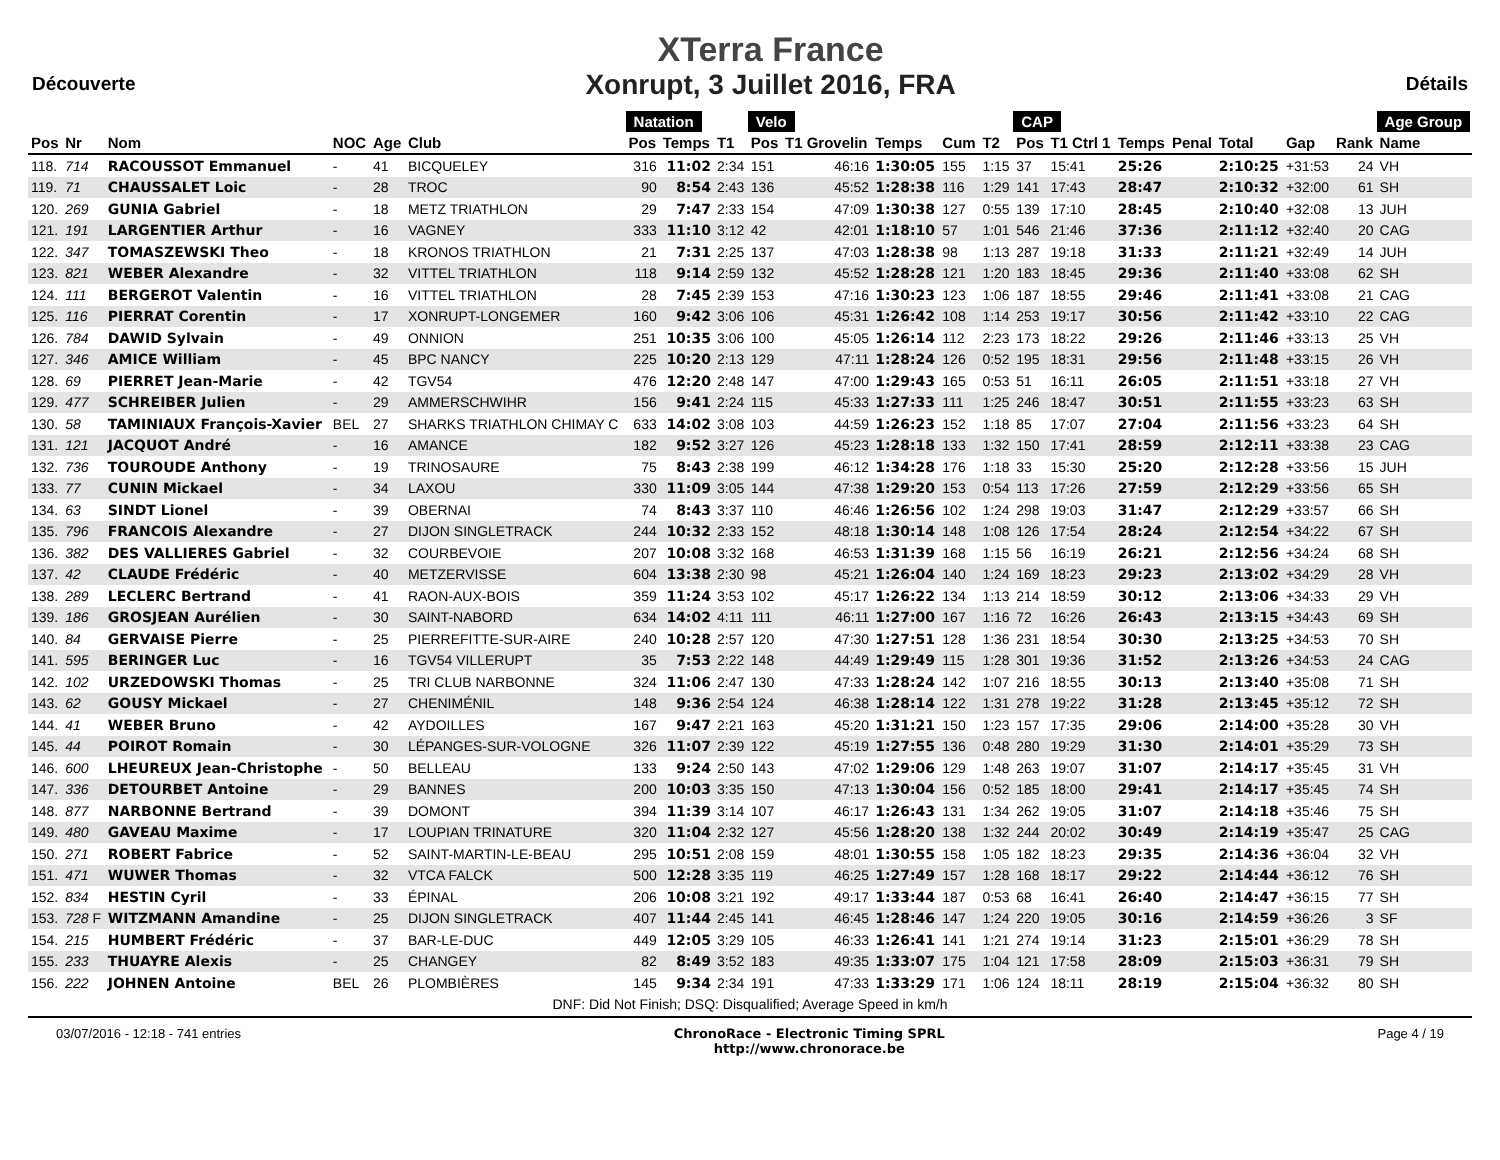Découverte
XTerra France
Xonrupt, 3 Juillet 2016, FRA
Détails
| | | | | | | Natation | | | Velo | | | | | CAP | | | | | | | Age Group |
| --- | --- | --- | --- | --- | --- | --- | --- | --- | --- | --- | --- | --- | --- | --- | --- | --- | --- | --- | --- | --- | --- |
| Pos | Nr | Nom | NOC | Age | Club | Pos | Temps | T1 | Pos | T1 Grovelin | Temps | Cum | T2 | Pos | T1 Ctrl 1 | Temps | Penal | Total | Gap | Rank | Name |
| 118. | 714 | RACOUSSOT Emmanuel | - | 41 | BICQUELEY | 316 | 11:02 | 2:34 | 151 | 46:16 | 1:30:05 | 155 | 1:15 | 37 | 15:41 | 25:26 | | 2:10:25 | +31:53 | 24 | VH |
| 119. | 71 | CHAUSSALET Loic | - | 28 | TROC | 90 | 8:54 | 2:43 | 136 | 45:52 | 1:28:38 | 116 | 1:29 | 141 | 17:43 | 28:47 | | 2:10:32 | +32:00 | 61 | SH |
| 120. | 269 | GUNIA Gabriel | - | 18 | METZ TRIATHLON | 29 | 7:47 | 2:33 | 154 | 47:09 | 1:30:38 | 127 | 0:55 | 139 | 17:10 | 28:45 | | 2:10:40 | +32:08 | 13 | JUH |
| 121. | 191 | LARGENTIER Arthur | - | 16 | VAGNEY | 333 | 11:10 | 3:12 | 42 | 42:01 | 1:18:10 | 57 | 1:01 | 546 | 21:46 | 37:36 | | 2:11:12 | +32:40 | 20 | CAG |
| 122. | 347 | TOMASZEWSKI Theo | - | 18 | KRONOS TRIATHLON | 21 | 7:31 | 2:25 | 137 | 47:03 | 1:28:38 | 98 | 1:13 | 287 | 19:18 | 31:33 | | 2:11:21 | +32:49 | 14 | JUH |
| 123. | 821 | WEBER Alexandre | - | 32 | VITTEL TRIATHLON | 118 | 9:14 | 2:59 | 132 | 45:52 | 1:28:28 | 121 | 1:20 | 183 | 18:45 | 29:36 | | 2:11:40 | +33:08 | 62 | SH |
| 124. | 111 | BERGEROT Valentin | - | 16 | VITTEL TRIATHLON | 28 | 7:45 | 2:39 | 153 | 47:16 | 1:30:23 | 123 | 1:06 | 187 | 18:55 | 29:46 | | 2:11:41 | +33:08 | 21 | CAG |
| 125. | 116 | PIERRAT Corentin | - | 17 | XONRUPT-LONGEMER | 160 | 9:42 | 3:06 | 106 | 45:31 | 1:26:42 | 108 | 1:14 | 253 | 19:17 | 30:56 | | 2:11:42 | +33:10 | 22 | CAG |
| 126. | 784 | DAWID Sylvain | - | 49 | ONNION | 251 | 10:35 | 3:06 | 100 | 45:05 | 1:26:14 | 112 | 2:23 | 173 | 18:22 | 29:26 | | 2:11:46 | +33:13 | 25 | VH |
| 127. | 346 | AMICE William | - | 45 | BPC NANCY | 225 | 10:20 | 2:13 | 129 | 47:11 | 1:28:24 | 126 | 0:52 | 195 | 18:31 | 29:56 | | 2:11:48 | +33:15 | 26 | VH |
| 128. | 69 | PIERRET Jean-Marie | - | 42 | TGV54 | 476 | 12:20 | 2:48 | 147 | 47:00 | 1:29:43 | 165 | 0:53 | 51 | 16:11 | 26:05 | | 2:11:51 | +33:18 | 27 | VH |
| 129. | 477 | SCHREIBER Julien | - | 29 | AMMERSCHWIHR | 156 | 9:41 | 2:24 | 115 | 45:33 | 1:27:33 | 111 | 1:25 | 246 | 18:47 | 30:51 | | 2:11:55 | +33:23 | 63 | SH |
| 130. | 58 | TAMINIAUX François-Xavier | BEL | 27 | SHARKS TRIATHLON CHIMAY C | 633 | 14:02 | 3:08 | 103 | 44:59 | 1:26:23 | 152 | 1:18 | 85 | 17:07 | 27:04 | | 2:11:56 | +33:23 | 64 | SH |
| 131. | 121 | JACQUOT André | - | 16 | AMANCE | 182 | 9:52 | 3:27 | 126 | 45:23 | 1:28:18 | 133 | 1:32 | 150 | 17:41 | 28:59 | | 2:12:11 | +33:38 | 23 | CAG |
| 132. | 736 | TOUROUDE Anthony | - | 19 | TRINOSAURE | 75 | 8:43 | 2:38 | 199 | 46:12 | 1:34:28 | 176 | 1:18 | 33 | 15:30 | 25:20 | | 2:12:28 | +33:56 | 15 | JUH |
| 133. | 77 | CUNIN Mickael | - | 34 | LAXOU | 330 | 11:09 | 3:05 | 144 | 47:38 | 1:29:20 | 153 | 0:54 | 113 | 17:26 | 27:59 | | 2:12:29 | +33:56 | 65 | SH |
| 134. | 63 | SINDT Lionel | - | 39 | OBERNAI | 74 | 8:43 | 3:37 | 110 | 46:46 | 1:26:56 | 102 | 1:24 | 298 | 19:03 | 31:47 | | 2:12:29 | +33:57 | 66 | SH |
| 135. | 796 | FRANCOIS Alexandre | - | 27 | DIJON SINGLETRACK | 244 | 10:32 | 2:33 | 152 | 48:18 | 1:30:14 | 148 | 1:08 | 126 | 17:54 | 28:24 | | 2:12:54 | +34:22 | 67 | SH |
| 136. | 382 | DES VALLIERES Gabriel | - | 32 | COURBEVOIE | 207 | 10:08 | 3:32 | 168 | 46:53 | 1:31:39 | 168 | 1:15 | 56 | 16:19 | 26:21 | | 2:12:56 | +34:24 | 68 | SH |
| 137. | 42 | CLAUDE Frédéric | - | 40 | METZERVISSE | 604 | 13:38 | 2:30 | 98 | 45:21 | 1:26:04 | 140 | 1:24 | 169 | 18:23 | 29:23 | | 2:13:02 | +34:29 | 28 | VH |
| 138. | 289 | LECLERC Bertrand | - | 41 | RAON-AUX-BOIS | 359 | 11:24 | 3:53 | 102 | 45:17 | 1:26:22 | 134 | 1:13 | 214 | 18:59 | 30:12 | | 2:13:06 | +34:33 | 29 | VH |
| 139. | 186 | GROSJEAN Aurélien | - | 30 | SAINT-NABORD | 634 | 14:02 | 4:11 | 111 | 46:11 | 1:27:00 | 167 | 1:16 | 72 | 16:26 | 26:43 | | 2:13:15 | +34:43 | 69 | SH |
| 140. | 84 | GERVAISE Pierre | - | 25 | PIERREFITTE-SUR-AIRE | 240 | 10:28 | 2:57 | 120 | 47:30 | 1:27:51 | 128 | 1:36 | 231 | 18:54 | 30:30 | | 2:13:25 | +34:53 | 70 | SH |
| 141. | 595 | BERINGER Luc | - | 16 | TGV54 VILLERUPT | 35 | 7:53 | 2:22 | 148 | 44:49 | 1:29:49 | 115 | 1:28 | 301 | 19:36 | 31:52 | | 2:13:26 | +34:53 | 24 | CAG |
| 142. | 102 | URZEDOWSKI Thomas | - | 25 | TRI CLUB NARBONNE | 324 | 11:06 | 2:47 | 130 | 47:33 | 1:28:24 | 142 | 1:07 | 216 | 18:55 | 30:13 | | 2:13:40 | +35:08 | 71 | SH |
| 143. | 62 | GOUSY Mickael | - | 27 | CHENIMÉNIL | 148 | 9:36 | 2:54 | 124 | 46:38 | 1:28:14 | 122 | 1:31 | 278 | 19:22 | 31:28 | | 2:13:45 | +35:12 | 72 | SH |
| 144. | 41 | WEBER Bruno | - | 42 | AYDOILLES | 167 | 9:47 | 2:21 | 163 | 45:20 | 1:31:21 | 150 | 1:23 | 157 | 17:35 | 29:06 | | 2:14:00 | +35:28 | 30 | VH |
| 145. | 44 | POIROT Romain | - | 30 | LÉPANGES-SUR-VOLOGNE | 326 | 11:07 | 2:39 | 122 | 45:19 | 1:27:55 | 136 | 0:48 | 280 | 19:29 | 31:30 | | 2:14:01 | +35:29 | 73 | SH |
| 146. | 600 | LHEUREUX Jean-Christophe | - | 50 | BELLEAU | 133 | 9:24 | 2:50 | 143 | 47:02 | 1:29:06 | 129 | 1:48 | 263 | 19:07 | 31:07 | | 2:14:17 | +35:45 | 31 | VH |
| 147. | 336 | DETOURBET Antoine | - | 29 | BANNES | 200 | 10:03 | 3:35 | 150 | 47:13 | 1:30:04 | 156 | 0:52 | 185 | 18:00 | 29:41 | | 2:14:17 | +35:45 | 74 | SH |
| 148. | 877 | NARBONNE Bertrand | - | 39 | DOMONT | 394 | 11:39 | 3:14 | 107 | 46:17 | 1:26:43 | 131 | 1:34 | 262 | 19:05 | 31:07 | | 2:14:18 | +35:46 | 75 | SH |
| 149. | 480 | GAVEAU Maxime | - | 17 | LOUPIAN TRINATURE | 320 | 11:04 | 2:32 | 127 | 45:56 | 1:28:20 | 138 | 1:32 | 244 | 20:02 | 30:49 | | 2:14:19 | +35:47 | 25 | CAG |
| 150. | 271 | ROBERT Fabrice | - | 52 | SAINT-MARTIN-LE-BEAU | 295 | 10:51 | 2:08 | 159 | 48:01 | 1:30:55 | 158 | 1:05 | 182 | 18:23 | 29:35 | | 2:14:36 | +36:04 | 32 | VH |
| 151. | 471 | WUWER Thomas | - | 32 | VTCA FALCK | 500 | 12:28 | 3:35 | 119 | 46:25 | 1:27:49 | 157 | 1:28 | 168 | 18:17 | 29:22 | | 2:14:44 | +36:12 | 76 | SH |
| 152. | 834 | HESTIN Cyril | - | 33 | ÉPINAL | 206 | 10:08 | 3:21 | 192 | 49:17 | 1:33:44 | 187 | 0:53 | 68 | 16:41 | 26:40 | | 2:14:47 | +36:15 | 77 | SH |
| 153. | 728 F | WITZMANN Amandine | - | 25 | DIJON SINGLETRACK | 407 | 11:44 | 2:45 | 141 | 46:45 | 1:28:46 | 147 | 1:24 | 220 | 19:05 | 30:16 | | 2:14:59 | +36:26 | 3 | SF |
| 154. | 215 | HUMBERT Frédéric | - | 37 | BAR-LE-DUC | 449 | 12:05 | 3:29 | 105 | 46:33 | 1:26:41 | 141 | 1:21 | 274 | 19:14 | 31:23 | | 2:15:01 | +36:29 | 78 | SH |
| 155. | 233 | THUAYRE Alexis | - | 25 | CHANGEY | 82 | 8:49 | 3:52 | 183 | 49:35 | 1:33:07 | 175 | 1:04 | 121 | 17:58 | 28:09 | | 2:15:03 | +36:31 | 79 | SH |
| 156. | 222 | JOHNEN Antoine | BEL | 26 | PLOMBIÈRES | 145 | 9:34 | 2:34 | 191 | 47:33 | 1:33:29 | 171 | 1:06 | 124 | 18:11 | 28:19 | | 2:15:04 | +36:32 | 80 | SH |
DNF: Did Not Finish; DSQ: Disqualified; Average Speed in km/h
03/07/2016 - 12:18 - 741 entries ChronoRace - Electronic Timing SPRL
http://www.chronorace.be Page 4 / 19